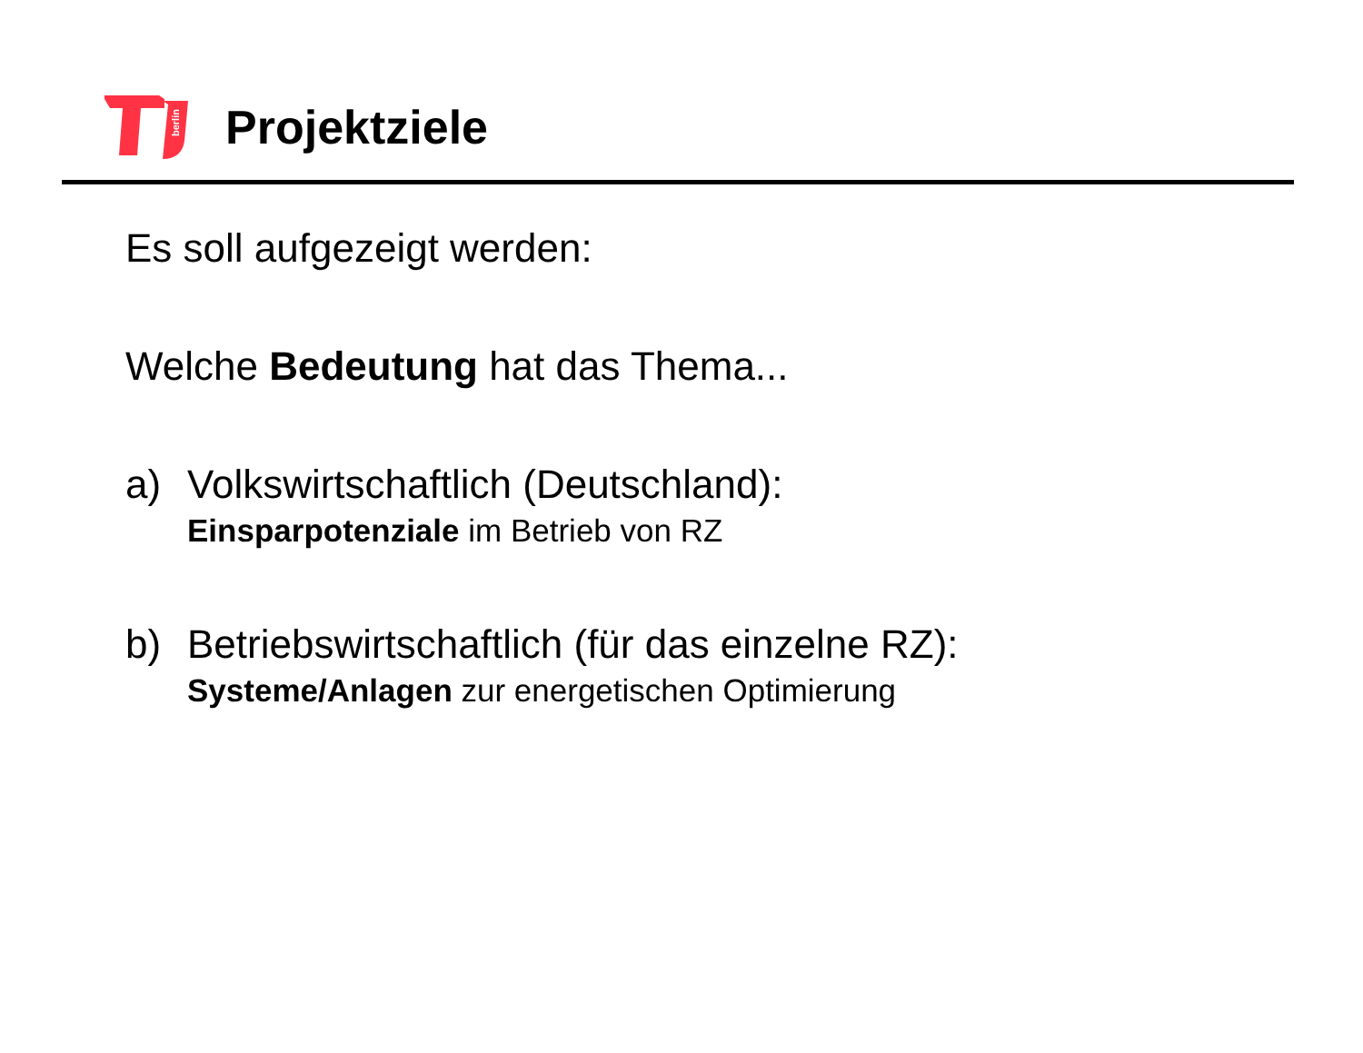berlin
Projektziele
Es soll aufgezeigt werden:
Welche Bedeutung hat das Thema...
a) Volkswirtschaftlich (Deutschland):
Einsparpotenziale im Betrieb von RZ
b) Betriebswirtschaftlich (für das einzelne RZ):
Systeme/Anlagen zur energetischen Optimierung